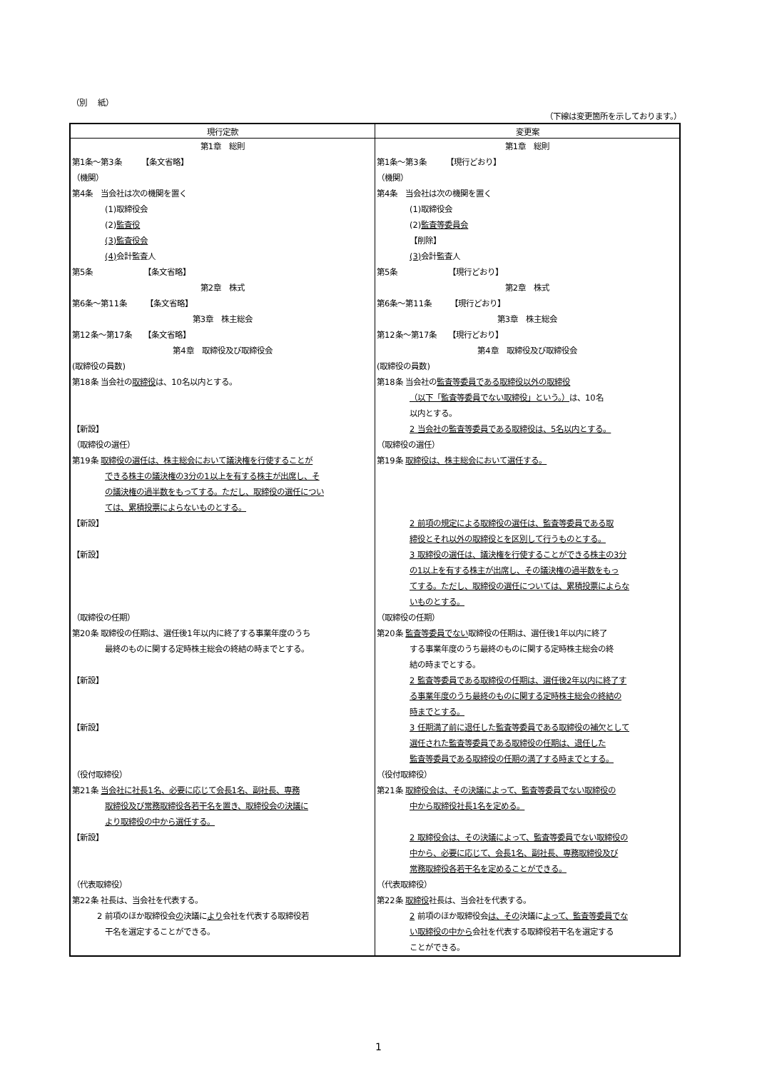（別　 紙）
（下線は変更箇所を示しております。）
| 現行定款 | 変更案 |
| --- | --- |
| 第1章 総則 第1条～第3条 【条文省略】 （機関） 第4条 当会社は次の機関を置く (1)取締役会 (2) 監査役 (3)監査役会 (4) 会計監査人 第5条 【条文省略】 第2章 株式 第6条～第11条 【条文省略】 第3章 株主総会 第12条～第17条 【条文省略】 第4章 取締役及び取締役会 (取締役の員数) 第18条 当会社の 取締役 は、10名以内とする。 【新設】 （取締役の選任） 第19条 取締役の選任は、株主総会において議決権を行使することが できる株主の議決権の3分の1以上を有する株主が出席し、そ の議決権の過半数をもってする。ただし、取締役の選任につい ては、累積投票によらないものとする。 【新設】 【新設】 （取締役の任期） 第20条 取締役の任期は、選任後1年以内に終了する事業年度のうち 最終のものに関する定時株主総会の終結の時までとする。 【新設】 【新設】 （役付取締役） 第21条 当会社に社長1名、必要に応じて会長1名、副社長、専務 取締役及び常務取締役各若干名を置き、取締役会の決議に より取締役の中から選任する。 【新設】 （代表取締役） 第22条 社長は、当会社を代表する。 2 前項のほか取締役会 の 決議に より 会社を代表する取締役若 干名を選定することができる。 | 第1章 総則 第1条～第3条 【現行どおり】 （機関） 第4条 当会社は次の機関を置く (1)取締役会 (2) 監査等委員会 【削除】 (3) 会計監査人 第5条 【現行どおり】 第2章 株式 第6条～第11条 【現行どおり】 第3章 株主総会 第12条～第17条 【現行どおり】 第4章 取締役及び取締役会 (取締役の員数) 第18条 当会社の 監査等委員である取締役以外の取締役 （以下「監査等委員でない取締役」という。） は、10名 以内とする。 2 当会社の監査等委員である取締役は、5名以内とする。 （取締役の選任） 第19条 取締役は、株主総会において選任する。 2 前項の規定による取締役の選任は、監査等委員である取 締役とそれ以外の取締役とを区別して行うものとする。 3 取締役の選任は、議決権を行使することができる株主の3分 の1以上を有する株主が出席し、その議決権の過半数をもっ てする。ただし、取締役の選任については、累積投票によらな いものとする。 （取締役の任期） 第20条 監査等委員でない 取締役の任期は、選任後1年以内に終了 する事業年度のうち最終のものに関する定時株主総会の終 結の時までとする。 2 監査等委員である取締役の任期は、選任後2年以内に終了す る事業年度のうち最終のものに関する定時株主総会の終結の 時までとする。 3 任期満了前に退任した監査等委員である取締役の補欠として 選任された監査等委員である取締役の任期は、退任した 監査等委員である取締役の任期の満了する時までとする。 （役付取締役） 第21条 取締役会は、その決議によって、監査等委員でない取締役の 中から取締役社長1名を定める。 2 取締役会は、その決議によって、監査等委員でない取締役の 中から、必要に応じて、会長1名、副社長、専務取締役及び 常務取締役各若干名を定めることができる。 （代表取締役） 第22条 取締役 社長は、当会社を代表する。 2 前項のほか取締役会 は、その 決議に よって、監査等委員でな い取締役の中から 会社を代表する取締役若干名を選定する ことができる。 |
1